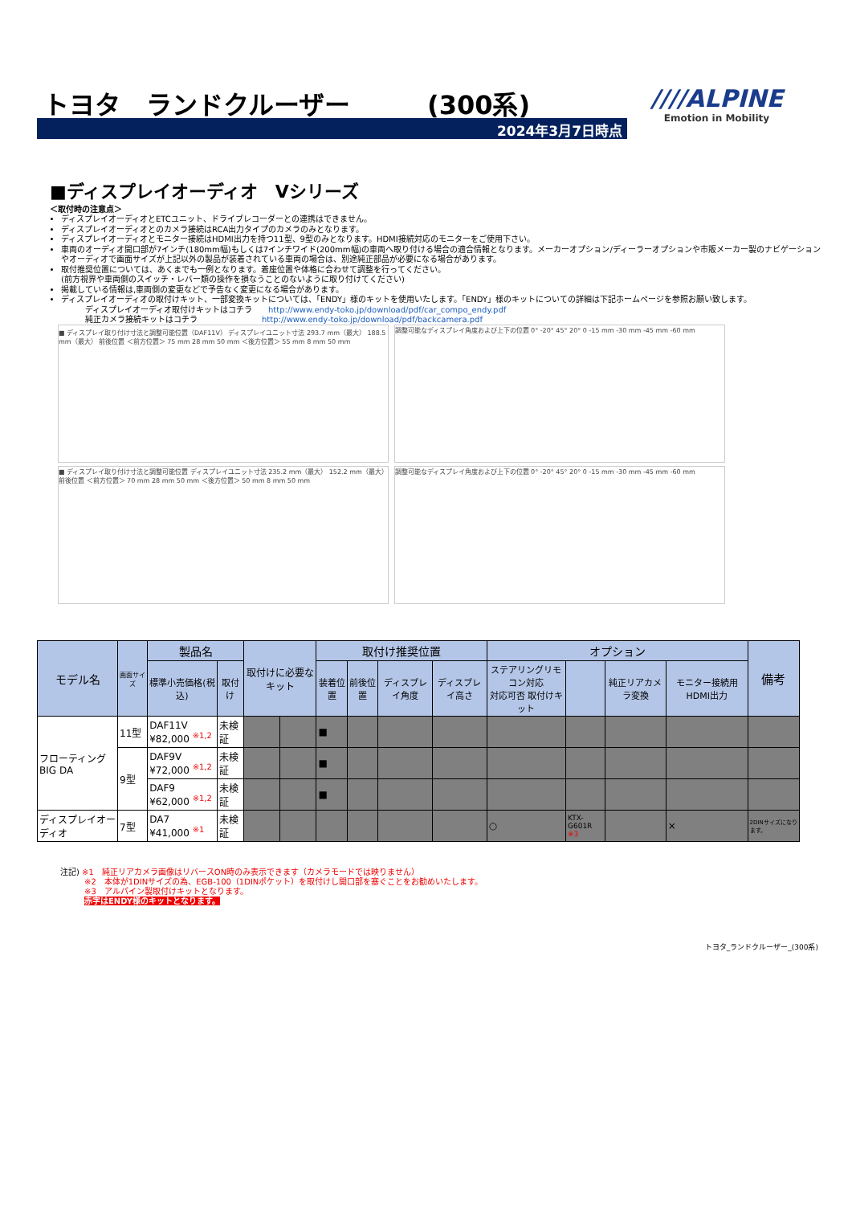トヨタ　ランドクルーザー　　　(300系)
2024年3月7日時点
////ALPINE
Emotion in Mobility
■ディスプレイオーディオ　Vシリーズ
＜取付時の注意点＞
ディスプレイオーディオとETCユニット、ドライブレコーダーとの連携はできません。
ディスプレイオーディオとのカメラ接続はRCA出力タイプのカメラのみとなります。
ディスプレイオーディオとモニター接続はHDMI出力を持つ11型、9型のみとなります。HDMI接続対応のモニターをご使用下さい。
車両のオーディオ開口部が7インチ(180mm幅)もしくは7インチワイド(200mm幅)の車両へ取り付ける場合の適合情報となります。メーカーオプション/ディーラーオプションや市販メーカー製のナビゲーションやオーディオで画面サイズが上記以外の製品が装着されている車両の場合は、別途純正部品が必要になる場合があります。
取付推奨位置については、あくまでも一例となります。着座位置や体格に合わせて調整を行ってください。
(前方視界や車両側のスイッチ・レバー類の操作を損なうことのないように取り付けてください)
掲載している情報は,車両側の変更などで予告なく変更になる場合があります。
ディスプレイオーディオの取付けキット、一部変換キットについては、「ENDY」様のキットを使用いたします。「ENDY」様のキットについての詳細は下記ホームページを参照お願い致します。
　　　ディスプレイオーディオ取付けキットはコチラ　　http://www.endy-toko.jp/download/pdf/car_compo_endy.pdf
　　　純正カメラ接続キットはコチラ　　　　　　　　http://www.endy-toko.jp/download/pdf/backcamera.pdf
■ ディスプレイ取り付け寸法と調整可能位置（DAF11V） ディスプレイユニット寸法 293.7 mm（最大） 188.5 mm（最大） 前後位置 ＜前方位置＞ 75 mm 28 mm 50 mm ＜後方位置＞ 55 mm 8 mm 50 mm
調整可能なディスプレイ角度および上下の位置 0° -20° 45° 20° 0 -15 mm -30 mm -45 mm -60 mm
■ ディスプレイ取り付け寸法と調整可能位置 ディスプレイユニット寸法 235.2 mm（最大） 152.2 mm（最大） 前後位置 ＜前方位置＞ 70 mm 28 mm 50 mm ＜後方位置＞ 50 mm 8 mm 50 mm
調整可能なディスプレイ角度および上下の位置 0° -20° 45° 20° 0 -15 mm -30 mm -45 mm -60 mm
| モデル名 | 画面サイズ | 製品名 | | 取付けに必要なキット | | 取付け推奨位置 | | | | オプション | | | | 備考 |
| --- | --- | --- | --- | --- | --- | --- | --- | --- | --- | --- | --- | --- | --- | --- |
| | | 標準小売価格(税込) | 取付け | | | 装着位置 | 前後位置 | ディスプレイ角度 | ディスプレイ高さ | ステアリングリモコン対応 対応可否 取付けキット | | 純正リアカメラ変換 | モニター接続用HDMI出力 | |
| フローティング BIG DA | 11型 | DAF11V ¥82,000 <sup>※1,2</sup> | 未検証 | | | ■ | | | | | | | | |
| | 9型 | DAF9V ¥72,000 <sup>※1,2</sup> | 未検証 | | | ■ | | | | | | | | |
| | | DAF9 ¥62,000 <sup>※1,2</sup> | 未検証 | | | ■ | | | | | | | | |
| ディスプレイオーディオ | 7型 | DA7 ¥41,000 <sup>※1</sup> | 未検証 | | | | | | | ○ | KTX-G601R ※3 | | × | 2DINサイズになります。 |
注記) ※1　純正リアカメラ画像はリバースON時のみ表示できます（カメラモードでは映りません）
　　　※2　本体が1DINサイズの為、EGB-100（1DINポケット）を取付けし開口部を塞ぐことをお勧めいたします。
　　　※3　アルパイン製取付けキットとなります。
　　　赤字はENDY様のキットとなります。
トヨタ_ランドクルーザー_(300系)